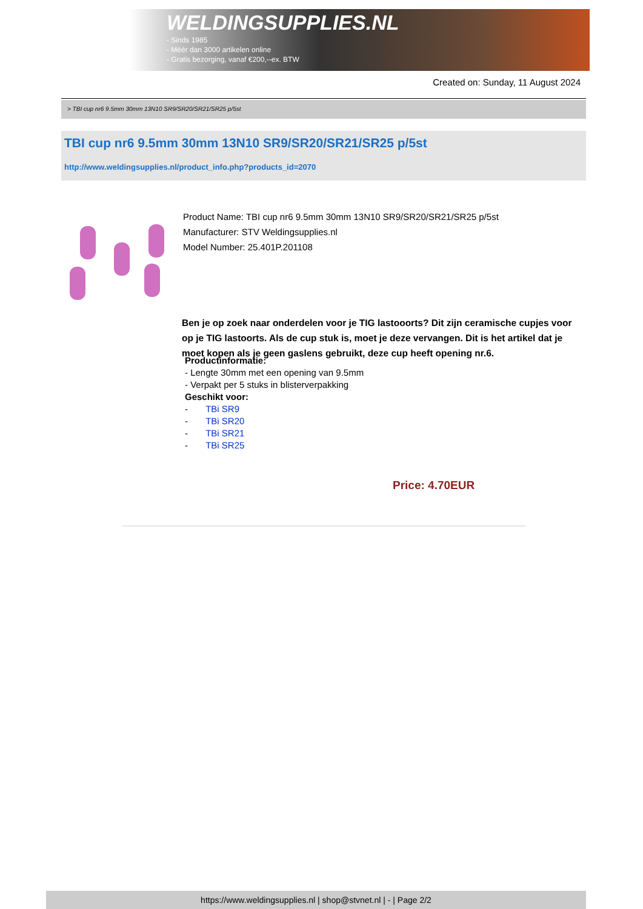WELDINGSUPPLIES.NL
- Sinds 1985
- Méér dan 3000 artikelen online
- Gratis bezorging, vanaf €200,--ex. BTW
Created on: Sunday, 11 August 2024
> TBI cup nr6 9.5mm 30mm 13N10 SR9/SR20/SR21/SR25 p/5st
TBI cup nr6 9.5mm 30mm 13N10 SR9/SR20/SR21/SR25 p/5st
http://www.weldingsupplies.nl/product_info.php?products_id=2070
Product Name: TBI cup nr6 9.5mm 30mm 13N10 SR9/SR20/SR21/SR25 p/5st
Manufacturer: STV Weldingsupplies.nl
Model Number: 25.401P.201108
Ben je op zoek naar onderdelen voor je TIG lastooorts? Dit zijn ceramische cupjes voor op je TIG lastoorts. Als de cup stuk is, moet je deze vervangen. Dit is het artikel dat je moet kopen als je geen gaslens gebruikt, deze cup heeft opening nr.6.
Productinformatie:
- Lengte 30mm met een opening van 9.5mm
- Verpakt per 5 stuks in blisterverpakking
Geschikt voor:
- TBi SR9
- TBi SR20
- TBi SR21
- TBi SR25
Price: 4.70EUR
https://www.weldingsupplies.nl | shop@stvnet.nl | - | Page 2/2